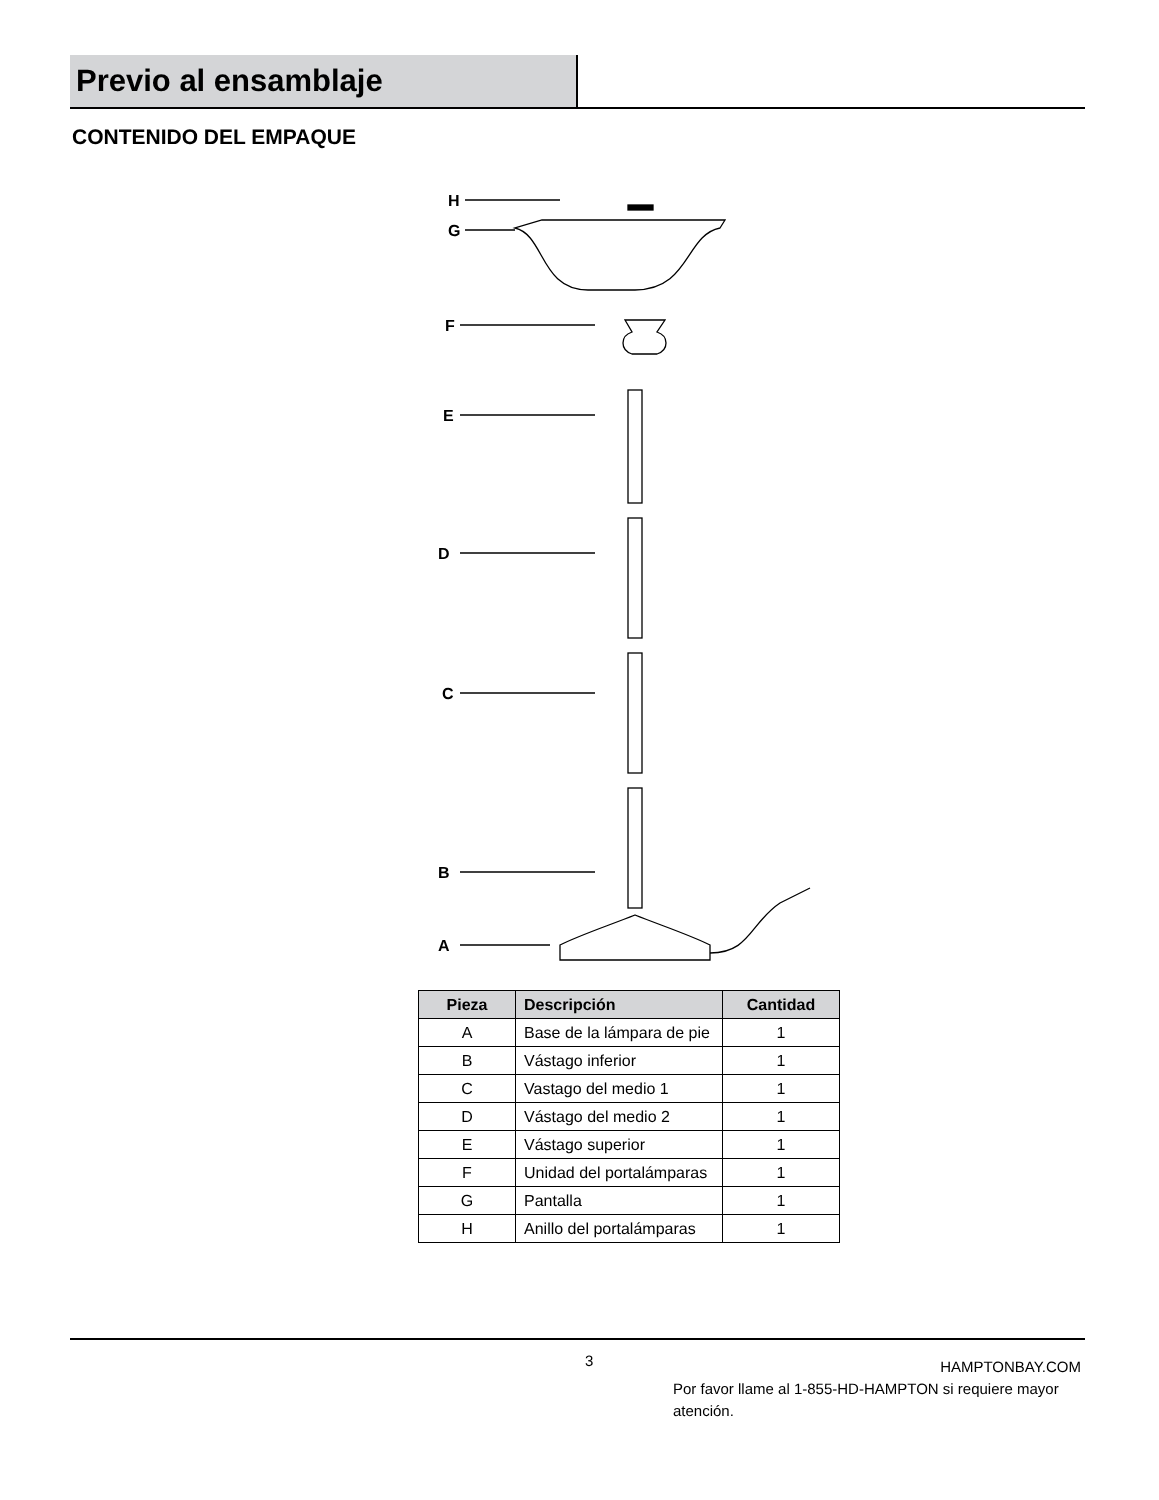Previo al ensamblaje
CONTENIDO DEL EMPAQUE
H
G
F
E
D
C
B
A
| Pieza | Descripción | Cantidad |
| --- | --- | --- |
| A | Base de la lámpara de pie | 1 |
| B | Vástago inferior | 1 |
| C | Vastago del medio 1 | 1 |
| D | Vástago del medio 2 | 1 |
| E | Vástago superior | 1 |
| F | Unidad del portalámparas | 1 |
| G | Pantalla | 1 |
| H | Anillo del portalámparas | 1 |
3
HAMPTONBAY.COM
Por favor llame al 1-855-HD-HAMPTON si requiere mayor atención.